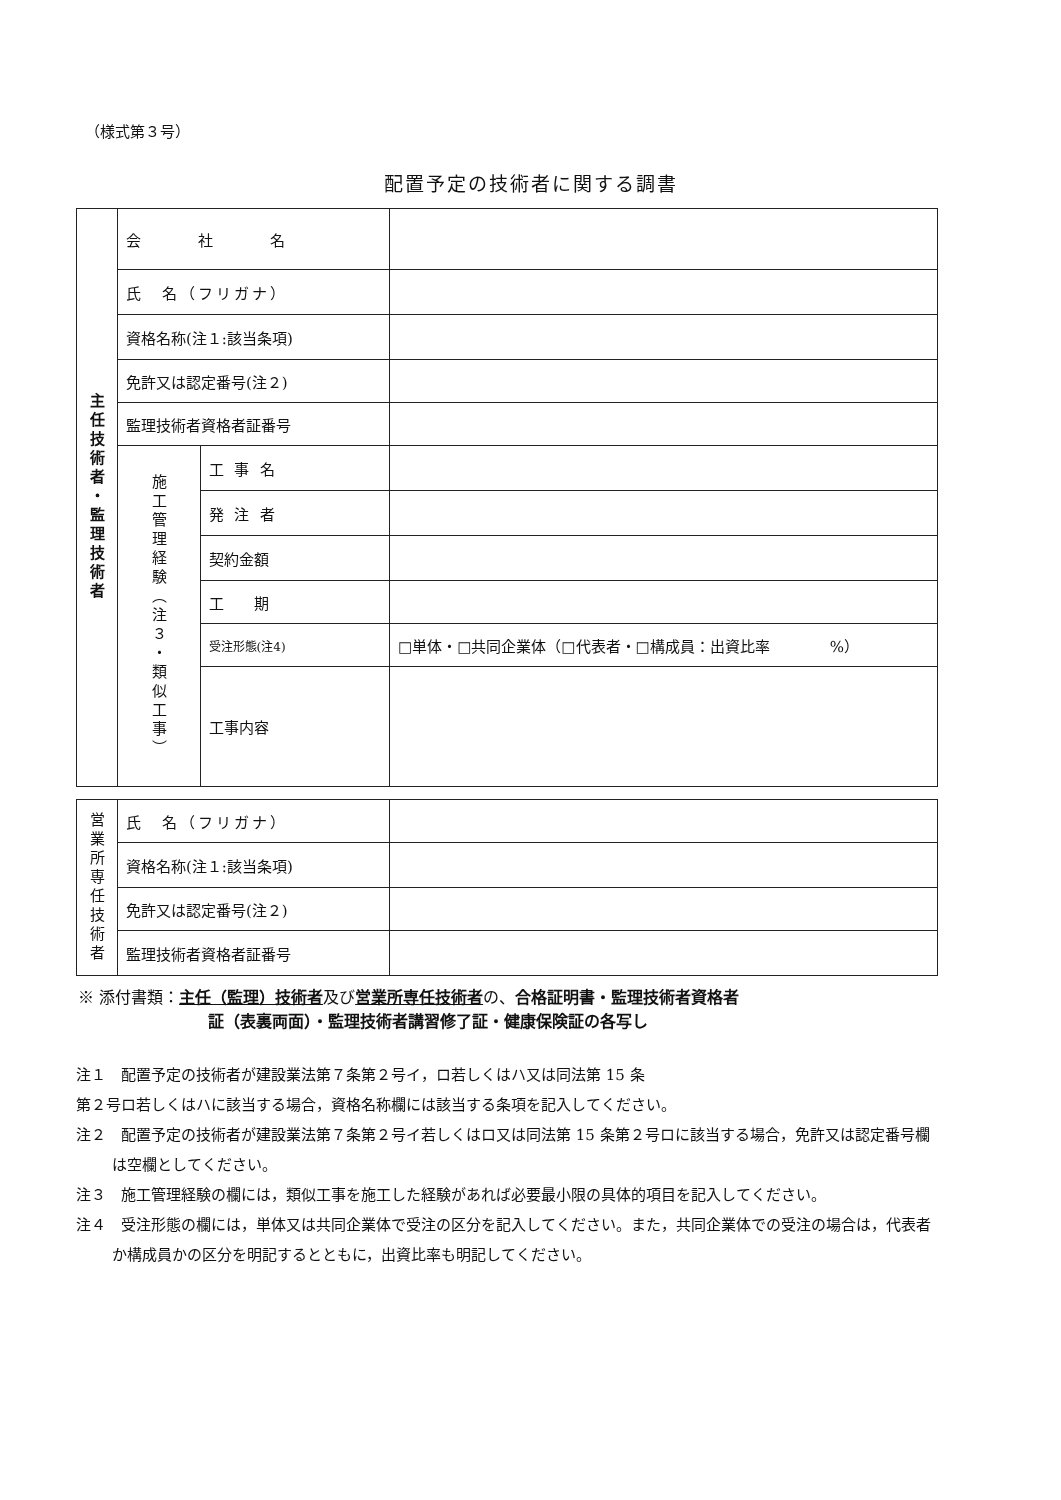（様式第３号）
配置予定の技術者に関する調書
| 主任技術者・監理技術者 | 会 社 名 | | |
| | 氏 名（フリガナ） | | |
| | 資格名称(注１:該当条項) | | |
| | 免許又は認定番号(注２) | | |
| | 監理技術者資格者証番号 | | |
| | 施工管理経験（注３・類似工事） | 工 事 名 | |
| | | 発 注 者 | |
| | | 契約金額 | |
| | | 工 期 | |
| | | 受注形態(注4) | □単体・□共同企業体（□代表者・□構成員：出資比率 %） |
| | | 工事内容 | |
| 営業所専任技術者 | 氏 名（フリガナ） | |
| | 資格名称(注１:該当条項) | |
| | 免許又は認定番号(注２) | |
| | 監理技術者資格者証番号 | |
※ 添付書類：主任（監理）技術者及び営業所専任技術者の、合格証明書・監理技術者資格者
証（表裏両面）・監理技術者講習修了証・健康保険証の各写し
注１　配置予定の技術者が建設業法第７条第２号イ，ロ若しくはハ又は同法第 15 条
第２号ロ若しくはハに該当する場合，資格名称欄には該当する条項を記入してください。
注２　配置予定の技術者が建設業法第７条第２号イ若しくはロ又は同法第 15 条第２号ロに該当する場合，免許又は認定番号欄は空欄としてください。
注３　施工管理経験の欄には，類似工事を施工した経験があれば必要最小限の具体的項目を記入してください。
注４　受注形態の欄には，単体又は共同企業体で受注の区分を記入してください。また，共同企業体での受注の場合は，代表者か構成員かの区分を明記するとともに，出資比率も明記してください。